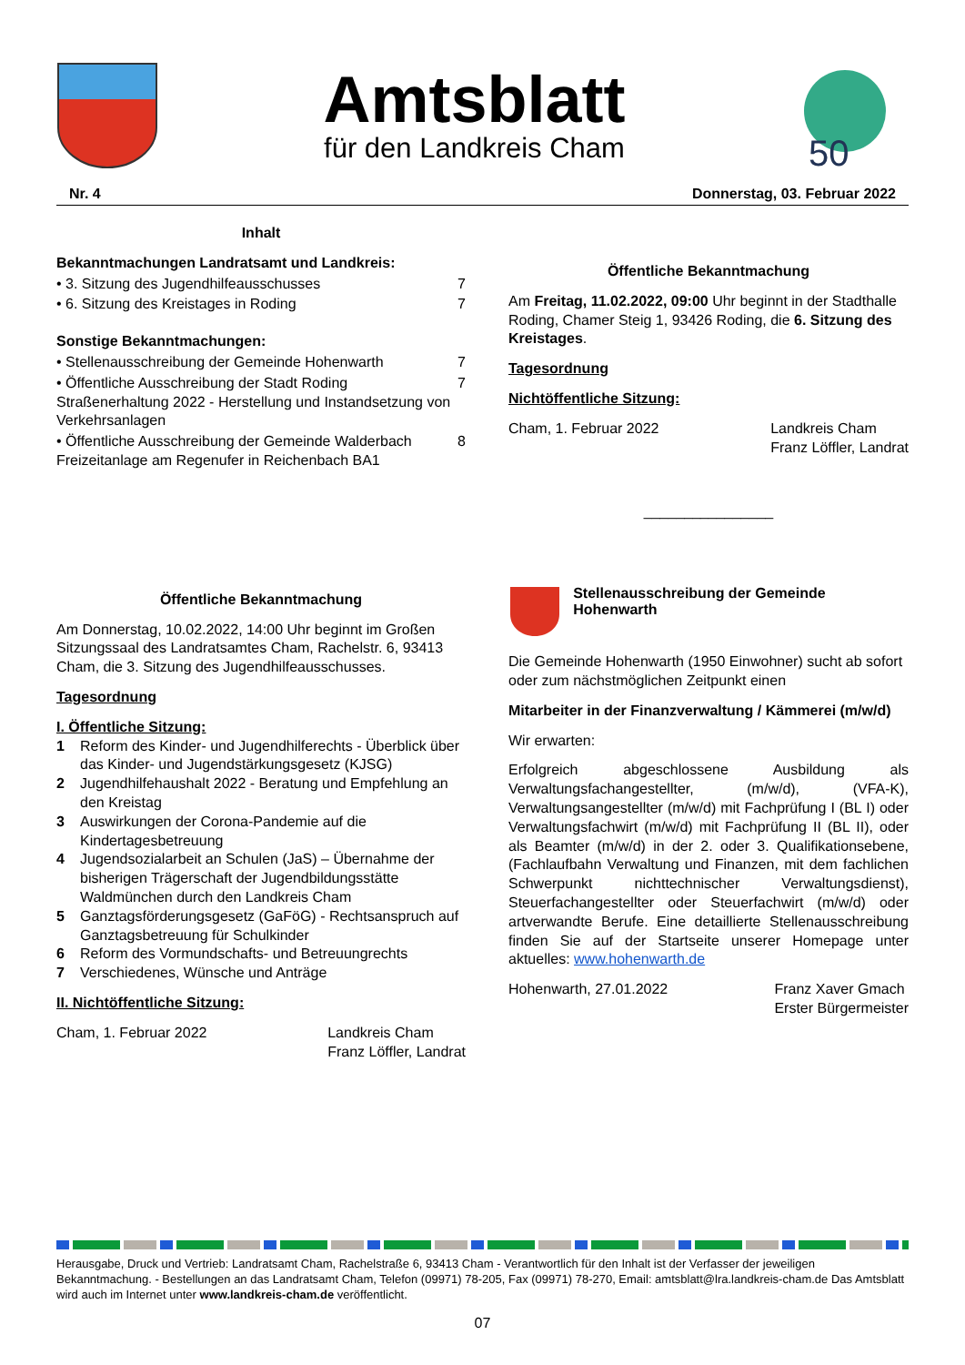Amtsblatt
für den Landkreis Cham
50
Nr. 4 Donnerstag, 03. Februar 2022
Inhalt
Bekanntmachungen Landratsamt und Landkreis:
• 3. Sitzung des Jugendhilfeausschusses 7
• 6. Sitzung des Kreistages in Roding 7
Sonstige Bekanntmachungen:
• Stellenausschreibung der Gemeinde Hohenwarth 7
• Öffentliche Ausschreibung der Stadt Roding Straßenerhaltung 2022 - Herstellung und Instandsetzung von Verkehrsanlagen 7
• Öffentliche Ausschreibung der Gemeinde Walderbach Freizeitanlage am Regenufer in Reichenbach BA1 8
Öffentliche Bekanntmachung
Am Donnerstag, 10.02.2022, 14:00 Uhr beginnt im Großen Sitzungssaal des Landratsamtes Cham, Rachelstr. 6, 93413 Cham, die 3. Sitzung des Jugendhilfeausschusses.
Tagesordnung
I. Öffentliche Sitzung:
1 Reform des Kinder- und Jugendhilferechts - Überblick über das Kinder- und Jugendstärkungsgesetz (KJSG)
2 Jugendhilfehaushalt 2022 - Beratung und Empfehlung an den Kreistag
3 Auswirkungen der Corona-Pandemie auf die Kindertagesbetreuung
4 Jugendsozialarbeit an Schulen (JaS) – Übernahme der bisherigen Trägerschaft der Jugendbildungsstätte Waldmünchen durch den Landkreis Cham
5 Ganztagsförderungsgesetz (GaFöG) - Rechtsanspruch auf Ganztagsbetreuung für Schulkinder
6 Reform des Vormundschafts- und Betreuungrechts
7 Verschiedenes, Wünsche und Anträge
II. Nichtöffentliche Sitzung:
Cham, 1. Februar 2022 Landkreis Cham
Franz Löffler, Landrat
Öffentliche Bekanntmachung
Am Freitag, 11.02.2022, 09:00 Uhr beginnt in der Stadthalle Roding, Chamer Steig 1, 93426 Roding, die 6. Sitzung des Kreistages.
Tagesordnung
Nichtöffentliche Sitzung:
Cham, 1. Februar 2022 Landkreis Cham
Franz Löffler, Landrat
________________
Stellenausschreibung der Gemeinde Hohenwarth
Die Gemeinde Hohenwarth (1950 Einwohner) sucht ab sofort oder zum nächstmöglichen Zeitpunkt einen
Mitarbeiter in der Finanzverwaltung / Kämmerei (m/w/d)
Wir erwarten:
Erfolgreich abgeschlossene Ausbildung als Verwaltungsfachangestellter, (m/w/d), (VFA-K), Verwaltungsangestellter (m/w/d) mit Fachprüfung I (BL I) oder Verwaltungsfachwirt (m/w/d) mit Fachprüfung II (BL II), oder als Beamter (m/w/d) in der 2. oder 3. Qualifikationsebene, (Fachlaufbahn Verwaltung und Finanzen, mit dem fachlichen Schwerpunkt nichttechnischer Verwaltungsdienst), Steuerfachangestellter oder Steuerfachwirt (m/w/d) oder artverwandte Berufe. Eine detaillierte Stellenausschreibung finden Sie auf der Startseite unserer Homepage unter aktuelles: www.hohenwarth.de
Hohenwarth, 27.01.2022 Franz Xaver Gmach
Erster Bürgermeister
Herausgabe, Druck und Vertrieb: Landratsamt Cham, Rachelstraße 6, 93413 Cham - Verantwortlich für den Inhalt ist der Verfasser der jeweiligen Bekanntmachung. - Bestellungen an das Landratsamt Cham, Telefon (09971) 78-205, Fax (09971) 78-270, Email: amtsblatt@lra.landkreis-cham.de Das Amtsblatt wird auch im Internet unter www.landkreis-cham.de veröffentlicht.
07